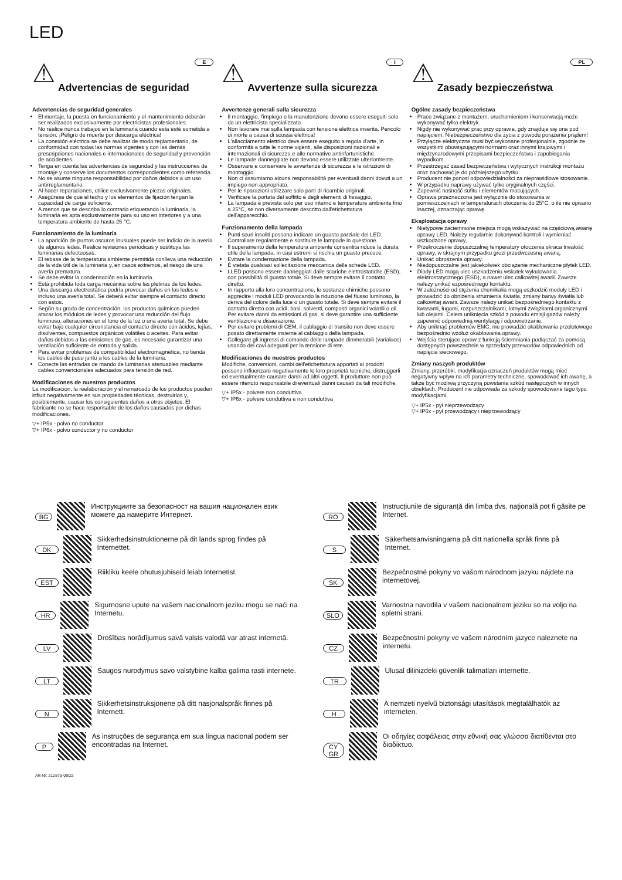LED
⚠ Advertencias de seguridad
E
Advertencias de seguridad generales
El montaje, la puesta en funcionamiento y el mantenimiento deberán ser realizados exclusivamente por electricistas profesionales.
No realice nunca trabajos en la luminaria cuando esta esté sometida a tensión. ¡Peligro de muerte por descarga eléctrica!
La conexión eléctrica se debe realizar de modo reglamentario, de conformidad con todas las normas vigentes y con las demás prescripciones nacionales e internacionales de seguridad y prevención de accidentes.
Tenga en cuenta las advertencias de seguridad y las instrucciones de montaje y conserve los documentos correspondientes como referencia.
No se asume ninguna responsabilidad por daños debidos a un uso antirreglamentario.
Al hacer reparaciones, utilice exclusivamente piezas originales.
Asegúrese de que el techo y los elementos de fijación tengan la capacidad de carga suficiente.
A menos que se describa lo contrario etiquetando la luminaria, la luminaria es apta exclusivamente para su uso en interiores y a una temperatura ambiente de hasta 25 °C.
Funcionamiento de la luminaria
La aparición de puntos oscuros inusuales puede ser indicio de la avería de algunos ledes. Realice revisiones periódicas y sustituya las luminarias defectuosas.
El rebase de la temperatura ambiente permitida conlleva una reducción de la vida útil de la luminaria y, en casos extremos, el riesgo de una avería prematura.
Se debe evitar la condensación en la luminaria.
Está prohibida toda carga mecánica sobre las pletinas de los ledes.
Una descarga electrostática podría provocar daños en los ledes e incluso una avería total. Se deberá evitar siempre el contacto directo con estos.
Según su grado de concentración, los productos químicos pueden atacar los módulos de ledes y provocar una reducción del flujo luminoso, alteraciones en el tono de la luz o una avería total. Se debe evitar bajo cualquier circunstancia el contacto directo con ácidos, lejías, disolventes, compuestos orgánicos volátiles o aceites. Para evitar daños debidos a las emisiones de gas, es necesario garantizar una ventilación suficiente de entrada y salida.
Para evitar problemas de compatibilidad electromagnética, no tienda los cables de paso junto a los cables de la luminaria.
Conecte las entradas de mando de luminarias atenuables mediante cables convencionales adecuados para tensión de red.
Modificaciones de nuestros productos
La modificación, la reelaboración y el remarcado de los productos pueden influir negativamente en sus propiedades técnicas, destruirlos y, posiblemente, causar los consiguientes daños a otros objetos. El fabricante no se hace responsable de los daños causados por dichas modificaciones.
▽+ IP5x - polvo no conductor
▽+ IP6x - polvo conductor y no conductor
⚠ Avvertenze sulla sicurezza
I
Avvertenze generali sulla sicurezza
Il montaggio, l'impiego e la manutenzione devono essere eseguiti solo da un elettricista specializzato.
Non lavorare mai sulla lampada con tensione elettrica inserita. Pericolo di morte a causa di scossa elettrica!
L'allacciamento elettrico deve essere eseguito a regola d'arte, in conformità a tutte le norme vigenti, alle disposizioni nazionali e internazionali di sicurezza e alle normative antinfortunistiche.
Le lampade danneggiate non devono essere utilizzate ulteriormente.
Osservare e conservare le avvertenze di sicurezza e le istruzioni di montaggio.
Non ci assumiamo alcuna responsabilità per eventuali danni dovuti a un impiego non appropriato.
Per le riparazioni utilizzare solo parti di ricambio originali.
Verificare la portata del soffitto e degli elementi di fissaggio.
La lampada è prevista solo per uso interno e temperature ambiente fino a 25°C, se non diversamente descritto dall'etichettatura dell'apparecchio.
Funzionamento della lampada
Punti scuri insoliti possono indicare un guasto parziale dei LED. Controllare regolarmente e sostituire le lampade in questione.
Il superamento della temperatura ambiente consentita riduce la durata utile della lampada, in casi estremi si rischia un guasto precoce.
Evitare la condensazione della lampada.
È vietata qualsiasi sollecitazione meccanica delle schede LED.
I LED possono essere danneggiati dalle scariche elettrostatiche (ESD), con possibilità di guasto totale. Si deve sempre evitare il contatto diretto.
In rapporto alla loro concentrazione, le sostanze chimiche possono aggredire i moduli LED provocando la riduzione del flusso luminoso, la deriva del colore della luce o un guasto totale. Si deve sempre evitare il contatto diretto con acidi, basi, solventi, composti organici volatili o oli. Per evitare danni da emissioni di gas, si deve garantire una sufficiente ventilazione e disaerazione.
Per evitare problemi di CEM, il cablaggio di transito non deve essere posato direttamente insieme al cablaggio della lampada.
Collegare gli ingressi di comando delle lampade dimmerabili (varialuce) usando dei cavi adeguati per la tensione di rete.
Modificaciones de nuestros productos
Modifiche, conversioni, cambi dell'etichettatura apportati ai prodotti possono influenzare negativamente le loro proprietà tecniche, distruggerli ed eventualmente causare danni ad altri oggetti. Il produttore non può essere ritenuto responsabile di eventuali danni causati da tali modifiche.
▽+ IP5x - polvere non conduttiva
▽+ IP6x - polvere conduttiva e non conduttiva
⚠ Zasady bezpieczeństwa
PL
Ogólne zasady bezpieczeństwa
Prace związane z montażem, uruchomieniem i konserwacją może wykonywać tylko elektryk.
Nigdy nie wykonywać prac przy oprawie, gdy znajduje się ona pod napięciem. Niebezpieczeństwo dla życia z powodu porażenia prądem!
Przyłącze elektryczne musi być wykonane profesjonalnie, zgodnie ze wszystkimi obowiązującymi normami oraz innymi krajowymi i międzynarodowymi przepisami bezpieczeństwa i zapobiegania wypadkom.
Przestrzegać zasad bezpieczeństwa i wytycznych instrukcji montażu oraz zachować je do późniejszego użytku.
Producent nie ponosi odpowiedzialności za nieprawidłowe stosowanie.
W przypadku naprawy używać tylko oryginalnych części.
Zapewnić nośność sufitu i elementów mocujących.
Oprawa przeznaczona jest wyłącznie do stosowania w pomieszczeniach w temperaturach otoczenia do 25°C, o ile nie opisano inaczej, oznaczając oprawę.
Eksploatacja oprawy
Nietypowe zaciemnione miejsca mogą wskazywać na częściową awarię oprawy LED. Należy regularnie dokonywać kontroli i wymieniać uszkodzone oprawy,
Przekroczenie dopuszczalnej temperatury otoczenia skraca trwałość oprawy, w skrajnym przypadku grozi przedwczesną awarią.
Unikać obroszenia oprawy.
Niedopuszczalne jest jakiekolwiek obciążenie mechaniczne płytek LED.
Diody LED mogą ulec uszkodzeniu wskutek wyładowania elektrostatycznego (ESD), a nawet ulec całkowitej awarii. Zawsze należy unikać ezpośredniego kontaktu.
W zależności od stężenia chemikalia mogą uszkodzić moduły LED i prowadzić do obniżenia strumienia światła, zmiany barwy światła lub całkowitej awarii. Zawsze należy unikać bezpośredniego kontaktu z kwasami, ługami, rozpuszczalnikami, lotnymi związkami organicznymi lub olejami. Celem uniknięcia szkód z powodu emisji gazów należy zapewnić odpowiednią wentylację i odpowietrzanie.
Aby uniknąć problemów EMC, nie prowadzić okablowania przelotowego bezpośrednio wzdłuż okablowania oprawy.
Wejścia sterujące opraw z funkcją ściemniania podłączać za pomocą dostępnych powszechnie w sprzedaży przewodów odpowiednich od napięcia sieciowego.
Zmiany naszych produktów
Zmiany, przeróbki, modyfikacja oznaczeń produktów mogą mieć negatywny wpływ na ich parametry techniczne, spowodować ich awarię, a także być możliwą przyczyną powstania szkód następczych w innych obiektach. Producent nie odpowiada za szkody spowodowane tego typu modyfikacjami.
▽+ IP5x - pył nieprzewodzący
▽+ IP6x - pył przewodzący i nieprzewodzący
BG Инструкциите за безопасност на вашия национален език можете да намерите Интернет.
DK Sikkerhedsinstruktionerne på dit lands sprog findes på Internettet.
EST Riikliku keele ohutusjuhiseid leiab Internetist.
HR Sigurnosne upute na vašem nacionalnom jeziku mogu se naći na Internetu.
LV Drošības norādījumus savā valsts valodā var atrast internetā.
LT Saugos nurodymus savo valstybine kalba galima rasti internete.
N Sikkerhetsinstruksjonene på ditt nasjonalspråk finnes på Internett.
P As instruções de segurança em sua língua nacional podem ser encontradas na Internet.
RO Instrucțiunile de siguranță din limba dvs. națională pot fi găsite pe Internet.
S Säkerhetsanvisningarna på ditt nationella språk finns på Internet.
SK Bezpečnostné pokyny vo vašom národnom jazyku nájdete na internetovej.
SLO Varnostna navodila v vašem nacionalnem jeziku so na voljo na spletni strani.
CZ Bezpečnostní pokyny ve vašem národním jazyce naleznete na internetu.
TR Ulusal dilinizdeki güvenlik talimatları internette.
H A nemzeti nyelvű biztonsági utasítások megtalálhatók az interneten.
CY
GR Οι οδηγίες ασφάλειας στην εθνική σας γλώσσα διατίθενται στο διαδίκτυο.
Art-Nr: 212875-09/22